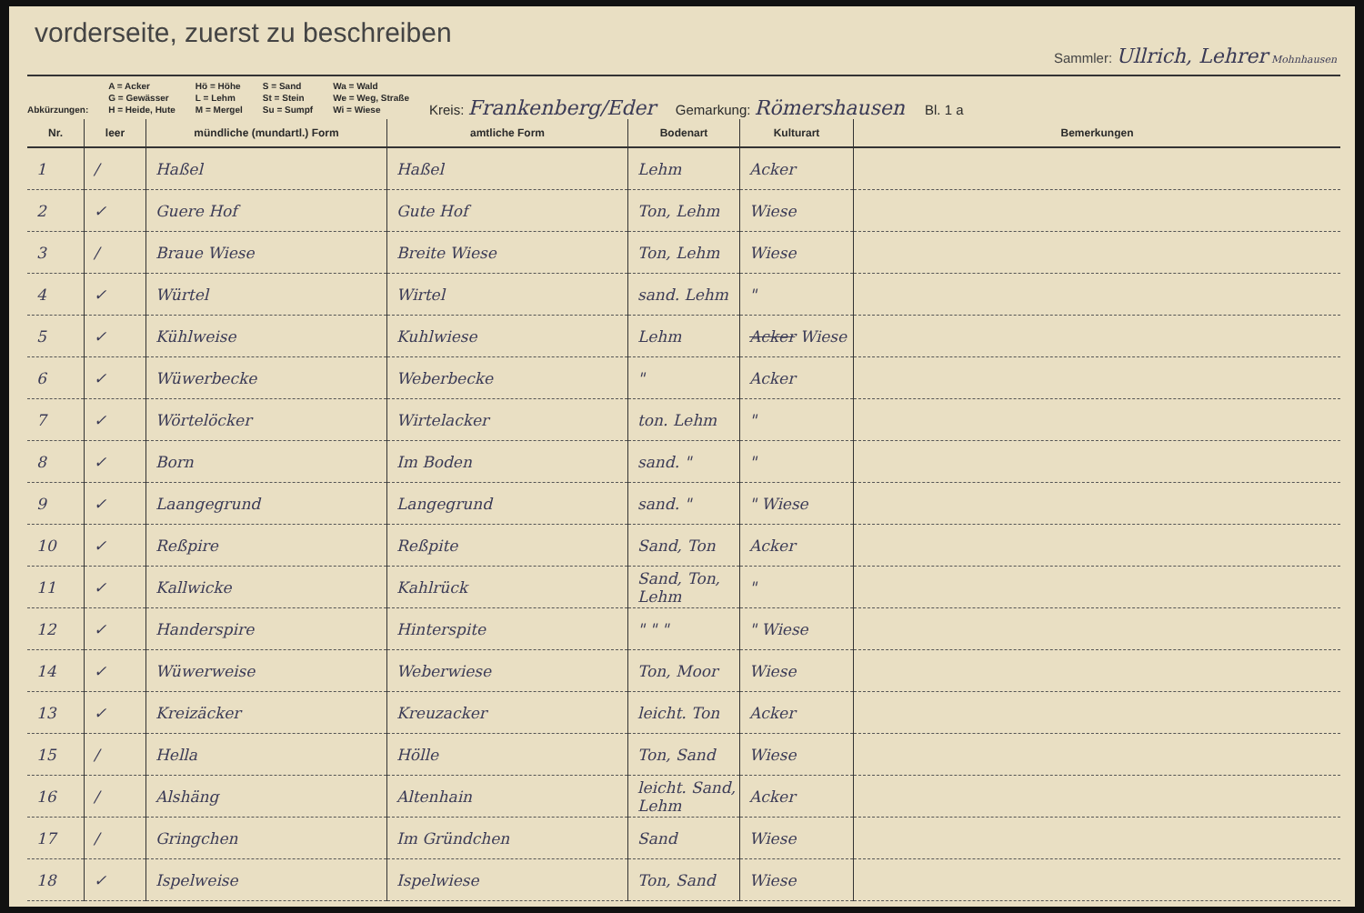vorderseite, zuerst zu beschreiben Sammler: Ullrich, Lehrer Mohnhausen
Abkürzungen:
A = Acker
G = Gewässer
H = Heide, Hute
Hö = Höhe
L = Lehm
M = Mergel
S = Sand
St = Stein
Su = Sumpf
Wa = Wald
We = Weg, Straße
Wi = Wiese
Kreis: Frankenberg/Eder
Gemarkung: Römershausen
Bl. 1 a
| Nr. | leer | mündliche (mundartl.) Form | amtliche Form | Bodenart | Kulturart | Bemerkungen |
| --- | --- | --- | --- | --- | --- | --- |
| 1 | / | Haßel | Haßel | Lehm | Acker | |
| 2 | ✓ | Guere Hof | Gute Hof | Ton, Lehm | Wiese | |
| 3 | / | Braue Wiese | Breite Wiese | Ton, Lehm | Wiese | |
| 4 | ✓ | Würtel | Wirtel | sand. Lehm | " | |
| 5 | ✓ | Kühlweise | Kuhlwiese | Lehm | Acker Wiese | |
| 6 | ✓ | Wüwerbecke | Weberbecke | " | Acker | |
| 7 | ✓ | Wörtelöcker | Wirtelacker | ton. Lehm | " | |
| 8 | ✓ | Born | Im Boden | sand. " | " | |
| 9 | ✓ | Laangegrund | Langegrund | sand. " | " Wiese | |
| 10 | ✓ | Reßpire | Reßpite | Sand, Ton | Acker | |
| 11 | ✓ | Kallwicke | Kahlrück | Sand, Ton, Lehm | " | |
| 12 | ✓ | Handerspire | Hinterspite | " " " | " Wiese | |
| 14 | ✓ | Wüwerweise | Weberwiese | Ton, Moor | Wiese | |
| 13 | ✓ | Kreizäcker | Kreuzacker | leicht. Ton | Acker | |
| 15 | / | Hella | Hölle | Ton, Sand | Wiese | |
| 16 | / | Alshäng | Altenhain | leicht. Sand, Lehm | Acker | |
| 17 | / | Gringchen | Im Gründchen | Sand | Wiese | |
| 18 | ✓ | Ispelweise | Ispelwiese | Ton, Sand | Wiese | |